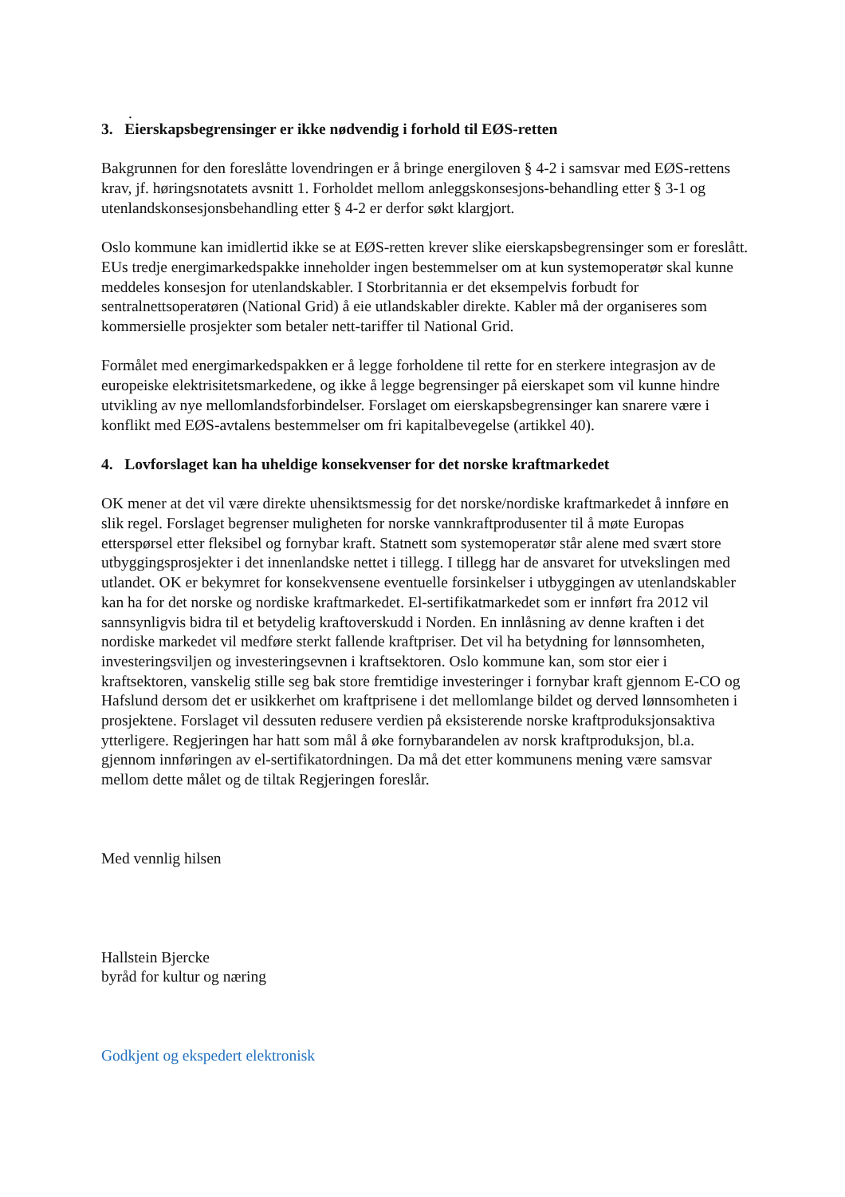.
3. Eierskapsbegrensinger er ikke nødvendig i forhold til EØS-retten
Bakgrunnen for den foreslåtte lovendringen er å bringe energiloven § 4-2 i samsvar med EØS-rettens krav, jf. høringsnotatets avsnitt 1. Forholdet mellom anleggskonsesjons-behandling etter § 3-1 og utenlandskonsesjonsbehandling etter § 4-2 er derfor søkt klargjort.
Oslo kommune kan imidlertid ikke se at EØS-retten krever slike eierskapsbegrensinger som er foreslått. EUs tredje energimarkedspakke inneholder ingen bestemmelser om at kun systemoperatør skal kunne meddeles konsesjon for utenlandskabler. I Storbritannia er det eksempelvis forbudt for sentralnettsoperatøren (National Grid) å eie utlandskabler direkte. Kabler må der organiseres som kommersielle prosjekter som betaler nett-tariffer til National Grid.
Formålet med energimarkedspakken er å legge forholdene til rette for en sterkere integrasjon av de europeiske elektrisitetsmarkedene, og ikke å legge begrensinger på eierskapet som vil kunne hindre utvikling av nye mellomlandsforbindelser. Forslaget om eierskapsbegrensinger kan snarere være i konflikt med EØS-avtalens bestemmelser om fri kapitalbevegelse (artikkel 40).
4. Lovforslaget kan ha uheldige konsekvenser for det norske kraftmarkedet
OK mener at det vil være direkte uhensiktsmessig for det norske/nordiske kraftmarkedet å innføre en slik regel. Forslaget begrenser muligheten for norske vannkraftprodusenter til å møte Europas etterspørsel etter fleksibel og fornybar kraft. Statnett som systemoperatør står alene med svært store utbyggingsprosjekter i det innenlandske nettet i tillegg. I tillegg har de ansvaret for utvekslingen med utlandet. OK er bekymret for konsekvensene eventuelle forsinkelser i utbyggingen av utenlandskabler kan ha for det norske og nordiske kraftmarkedet. El-sertifikatmarkedet som er innført fra 2012 vil sannsynligvis bidra til et betydelig kraftoverskudd i Norden. En innlåsning av denne kraften i det nordiske markedet vil medføre sterkt fallende kraftpriser. Det vil ha betydning for lønnsomheten, investeringsviljen og investeringsevnen i kraftsektoren. Oslo kommune kan, som stor eier i kraftsektoren, vanskelig stille seg bak store fremtidige investeringer i fornybar kraft gjennom E-CO og Hafslund dersom det er usikkerhet om kraftprisene i det mellomlange bildet og derved lønnsomheten i prosjektene. Forslaget vil dessuten redusere verdien på eksisterende norske kraftproduksjonsaktiva ytterligere. Regjeringen har hatt som mål å øke fornybarandelen av norsk kraftproduksjon, bl.a. gjennom innføringen av el-sertifikatordningen. Da må det etter kommunens mening være samsvar mellom dette målet og de tiltak Regjeringen foreslår.
Med vennlig hilsen
Hallstein Bjercke
byråd for kultur og næring
Godkjent og ekspedert elektronisk